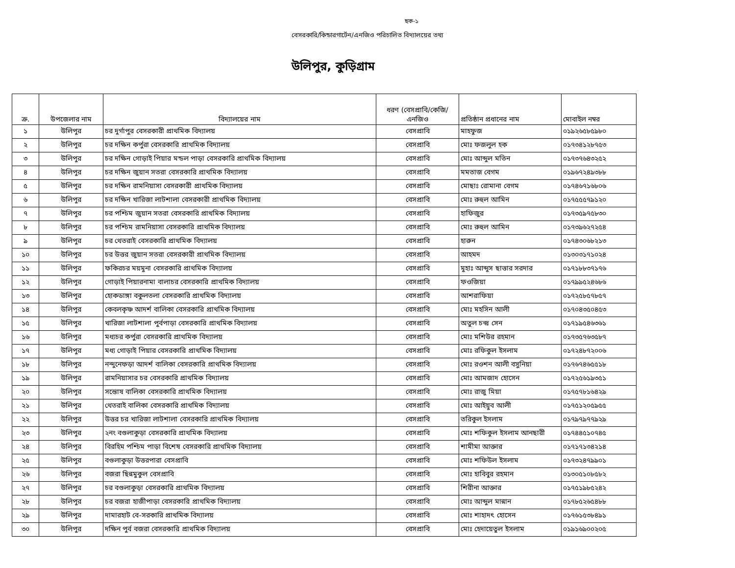ছক-১
বেসরকারি/কিন্ডারগার্টেন/এনজিও পরিচালিত বিদ্যালয়ের তথ্য
উলিপুর, কুড়িগ্রাম
| ক্র. | উপজেলার নাম | বিদ্যালয়ের নাম | ধরণ (বেসপ্রাবি/কেজি/ এনজিও | প্রতিষ্ঠান প্রধানের নাম | মোবাইল নম্বর |
| --- | --- | --- | --- | --- | --- |
| ১ | উলিপুর | চর দুর্গাপুর বেসরকারী প্রাথমিক বিদ্যালয় | বেসপ্রাবি | মাহফুজ | ০১৯২৬৫৮৫৯৮০ |
| ২ | উলিপুর | চর দক্ষিন কর্পুরা বেসরকারি প্রাথমিক বিদ্যালয় | বেসপ্রাবি | মোঃ ফজলুল হক | ০১৭৩৪১২৮৭৫৩ |
| ৩ | উলিপুর | চর দক্ষিন গোড়াই পিয়ার মন্ডল পাড়া বেসরকারি প্রাথমিক বিদ্যালয় | বেসপ্রাবি | মোঃ আব্দুল মতিন | ০১৭৩৭৬৪৩২৫২ |
| ৪ | উলিপুর | চর দক্ষিন জুয়ান সতরা বেসরকারি প্রাথমিক বিদ্যালয় | বেসপ্রাবি | মমতাজ বেগম | ০১৯৬৭২৪৯৩৮৮ |
| ৫ | উলিপুর | চর দক্ষিন রামনিয়াসা বেসরকারী প্রাথমিক বিদ্যালয় | বেসপ্রাবি | মোছাঃ রোমানা বেগম | ০১৭৪৬৭১৬৮০৬ |
| ৬ | উলিপুর | চর দক্ষিন খারিজা লাটশালা বেসরকারী প্রাথমিক বিদ্যালয় | বেসপ্রাবি | মোঃ রুহুল আমিন | ০১৭৫৫৫৭৯১২০ |
| ৭ | উলিপুর | চর পশ্চিম জুয়ান সতরা বেসরকারি প্রাথমিক বিদ্যালয় | বেসপ্রাবি | হাফিজুর | ০১৭৩৫৯৭৫৮৩০ |
| ৮ | উলিপুর | চর পশ্চিম রামনিয়াসা বেসরকারি প্রাথমিক বিদ্যালয় | বেসপ্রাবি | মোঃ রুহুল আমিন | ০১৭৩৯৬২৭২৫৪ |
| ৯ | উলিপুর | চর থেতরাই বেসরকারি প্রাথমিক বিদ্যালয় | বেসপ্রাবি | হারুন | ০১৭৪৩০৬৮২১৩ |
| ১০ | উলিপুর | চর উত্তর জুয়ান সতরা বেসরকারী প্রাথমিক বিদ্যালয় | বেসপ্রাবি | আহমদ | ০১৩০৩১৭১০২৪ |
| ১১ | উলিপুর | ফকিরচর ময়মুনা বেসরকারি প্রাথমিক বিদ্যালয় | বেসপ্রাবি | মুহাঃ আব্দুস ছাত্তার সরদার | ০১৭১৮৮৩৭১৭৬ |
| ১২ | উলিপুর | গোড়াই পিয়ারনামা বালাচর বেসরকারি প্রাথমিক বিদ্যালয় | বেসপ্রাবি | ফওজিয়া | ০১৭৯৯৫২৪৬৮৬ |
| ১৩ | উলিপুর | হোকডাঙ্গা বকুলতলা বেসরকারি প্রাথমিক বিদ্যালয় | বেসপ্রাবি | আশরাফিয়া | ০১৭২৫৮৫৭৮৫৭ |
| ১৪ | উলিপুর | কেবলকৃষ্ণ আদর্শ বালিকা বেসরকারি প্রাথমিক বিদ্যালয় | বেসপ্রাবি | মোঃ মহসিন আলী | ০১৭০৪৩৫০৪৫৩ |
| ১৫ | উলিপুর | খারিজা লাটশালা পুর্বপাড়া বেসরকারি প্রাথমিক বিদ্যালয় | বেসপ্রাবি | অতুল চন্দ্র সেন | ০১৭১৯৫৪৬৩৬১ |
| ১৬ | উলিপুর | মধ্যচর কর্পুরা বেসরকারি প্রাথমিক বিদ্যালয় | বেসপ্রাবি | মোঃ মশিউর রহমান | ০১৭৩৫৭৬৩৫৮৭ |
| ১৭ | উলিপুর | মধ্য গোড়াই পিয়ার বেসরকারি প্রাথমিক বিদ্যালয় | বেসপ্রাবি | মোঃ রফিকুল ইসলাম | ০১৭২৪৮৭২০০৬ |
| ১৮ | উলিপুর | নন্দুনেফড়া আদর্শ বালিকা বেসরকারি প্রাথমিক বিদ্যালয় | বেসপ্রাবি | মোঃ রওশন আলী বসুনিয়া | ০১৭৬৭৪৬৫৫১৮ |
| ১৯ | উলিপুর | রামনিয়াসার চর বেসরকারি প্রাথমিক বিদ্যালয় | বেসপ্রাবি | মোঃ আমজাদ হোসেন | ০১৭২৫৬১৯৩৫১ |
| ২০ | উলিপুর | সন্তোষ বালিকা বেসরকারি প্রাথমিক বিদ্যালয় | বেসপ্রাবি | মোঃ রাজু মিয়া | ০১৭৫৭৮১৬৪২৯ |
| ২১ | উলিপুর | থেতরাই বালিকা বেসরকারি প্রাথমিক বিদ্যালয় | বেসপ্রাবি | মোঃ আইয়ুব আলী | ০১৭৫১২০৫৯৫৫ |
| ২২ | উলিপুর | উত্তর চর খারিজা লাটশালা বেসরকারি প্রাথমিক বিদ্যালয় | বেসপ্রাবি | তরিকুল ইসলাম | ০১৭৯৭৯৭৭৯২৯ |
| ২৩ | উলিপুর | ২নং বগুলাকুড়া বেসরকারি প্রাথমিক বিদ্যালয় | বেসপ্রাবি | মোঃ শফিকুল ইসলাম আনছারী | ০১৭৪৪৫১০৭৪৫ |
| ২৪ | উলিপুর | বিরহিম পশ্চিম পাড়া বিশেষ বেসরকারি প্রাথমিক বিদ্যালয় | বেসপ্রাবি | শামীমা আক্তার | ০১৭১৭১৩৪২১৪ |
| ২৫ | উলিপুর | বগুলাকুড়া উত্তরপারা বেসপ্রাবি | বেসপ্রাবি | মোঃ শফিউল ইসলাম | ০১৭৩২৪৭৯৯০১ |
| ২৬ | উলিপুর | বজরা ছিন্নমুকুল বেসপ্রাবি | বেসপ্রাবি | মোঃ হাবিবুর রহমান | ০১৩০৫১০৮৫৮২ |
| ২৭ | উলিপুর | চর বগুলাকুড়া বেসরকারি প্রাথমিক বিদ্যালয় | বেসপ্রাবি | শিরীনা আক্তার | ০১৭৫১৯৮৫২৪২ |
| ২৮ | উলিপুর | চর বজরা হাজীপাড়া বেসরকারি প্রাথমিক বিদ্যালয় | বেসপ্রাবি | মোঃ আব্দুল মান্নান | ০১৭৮৫২৬৫৪৮৮ |
| ২৯ | উলিপুর | দামারহাট বে-সরকারি প্রাথমিক বিদ্যালয় | বেসপ্রাবি | মোঃ শাহাদৎ হোসেন | ০১৭৬১৫৩৮৪৯১ |
| ৩০ | উলিপুর | দক্ষিন পুর্ব বজরা বেসরকারি প্রাথমিক বিদ্যালয় | বেসপ্রাবি | মোঃ হেদায়েতুল ইসলাম | ০১৯১৬৯০০২০৫ |